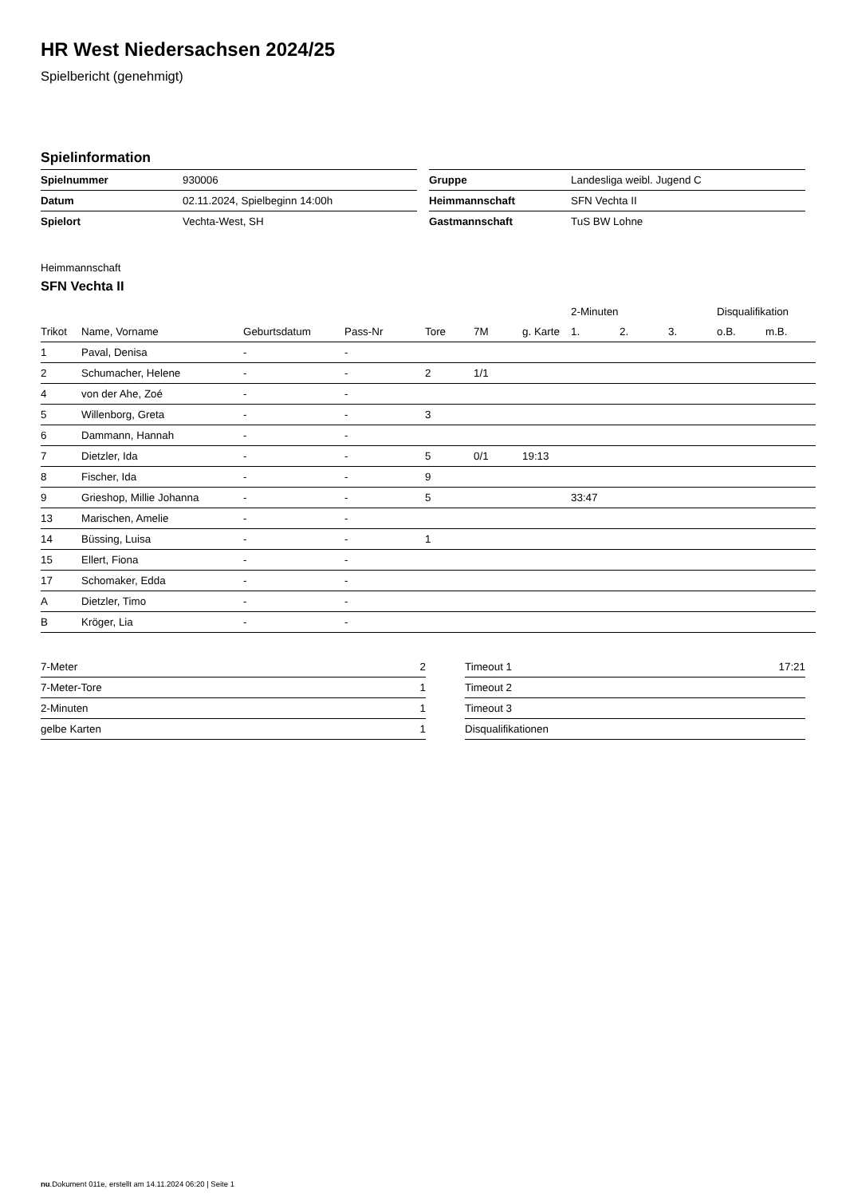HR West Niedersachsen 2024/25
Spielbericht (genehmigt)
Spielinformation
| Spielnummer | 930006 |
| Datum | 02.11.2024, Spielbeginn 14:00h |
| Spielort | Vechta-West, SH |
| Gruppe | Landesliga weibl. Jugend C |
| Heimmannschaft | SFN Vechta II |
| Gastmannschaft | TuS BW Lohne |
Heimmannschaft
SFN Vechta II
| | | | | | | | 2-Minuten | | | Disqualifikation | |
| --- | --- | --- | --- | --- | --- | --- | --- | --- | --- | --- | --- |
| Trikot | Name, Vorname | Geburtsdatum | Pass-Nr | Tore | 7M | g. Karte | 1. | 2. | 3. | o.B. | m.B. |
| 1 | Paval, Denisa | - | - | | | | | | | | |
| 2 | Schumacher, Helene | - | - | 2 | 1/1 | | | | | | |
| 4 | von der Ahe, Zoé | - | - | | | | | | | | |
| 5 | Willenborg, Greta | - | - | 3 | | | | | | | |
| 6 | Dammann, Hannah | - | - | | | | | | | | |
| 7 | Dietzler, Ida | - | - | 5 | 0/1 | 19:13 | | | | | |
| 8 | Fischer, Ida | - | - | 9 | | | | | | | |
| 9 | Grieshop, Millie Johanna | - | - | 5 | | | 33:47 | | | | |
| 13 | Marischen, Amelie | - | - | | | | | | | | |
| 14 | Büssing, Luisa | - | - | 1 | | | | | | | |
| 15 | Ellert, Fiona | - | - | | | | | | | | |
| 17 | Schomaker, Edda | - | - | | | | | | | | |
| A | Dietzler, Timo | - | - | | | | | | | | |
| B | Kröger, Lia | - | - | | | | | | | | |
| 7-Meter | 2 |
| 7-Meter-Tore | 1 |
| 2-Minuten | 1 |
| gelbe Karten | 1 |
| Timeout 1 | 17:21 |
| Timeout 2 | |
| Timeout 3 | |
| Disqualifikationen | |
nu.Dokument 011e, erstellt am 14.11.2024 06:20 | Seite 1